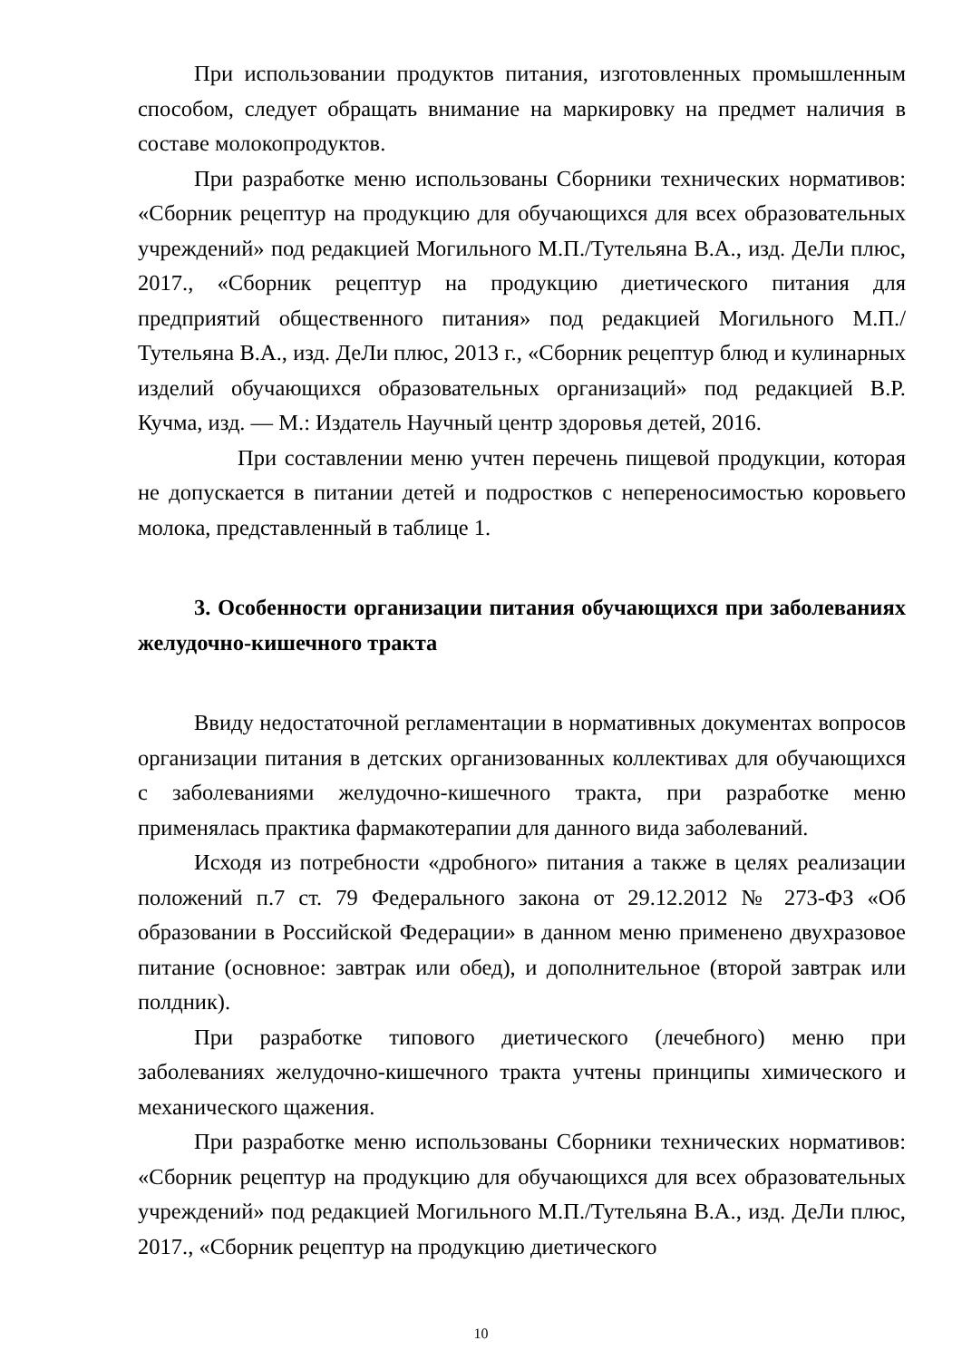При использовании продуктов питания, изготовленных промышленным способом, следует обращать внимание на маркировку на предмет наличия в составе молокопродуктов.
При разработке меню использованы Сборники технических нормативов: «Сборник рецептур на продукцию для обучающихся для всех образовательных учреждений» под редакцией Могильного М.П./Тутельяна В.А., изд. ДеЛи плюс, 2017., «Сборник рецептур на продукцию диетического питания для предприятий общественного питания» под редакцией Могильного М.П./Тутельяна В.А., изд. ДеЛи плюс, 2013 г., «Сборник рецептур блюд и кулинарных изделий обучающихся образовательных организаций» под редакцией В.Р. Кучма, изд. — М.: Издатель Научный центр здоровья детей, 2016.
При составлении меню учтен перечень пищевой продукции, которая не допускается в питании детей и подростков с непереносимостью коровьего молока, представленный в таблице 1.
3. Особенности организации питания обучающихся при заболеваниях желудочно-кишечного тракта
Ввиду недостаточной регламентации в нормативных документах вопросов организации питания в детских организованных коллективах для обучающихся с заболеваниями желудочно-кишечного тракта, при разработке меню применялась практика фармакотерапии для данного вида заболеваний.
Исходя из потребности «дробного» питания а также в целях реализации положений п.7 ст. 79 Федерального закона от 29.12.2012 № 273-ФЗ «Об образовании в Российской Федерации» в данном меню применено двухразовое питание (основное: завтрак или обед), и дополнительное (второй завтрак или полдник).
При разработке типового диетического (лечебного) меню при заболеваниях желудочно-кишечного тракта учтены принципы химического и механического щажения.
При разработке меню использованы Сборники технических нормативов: «Сборник рецептур на продукцию для обучающихся для всех образовательных учреждений» под редакцией Могильного М.П./Тутельяна В.А., изд. ДеЛи плюс, 2017., «Сборник рецептур на продукцию диетического
10